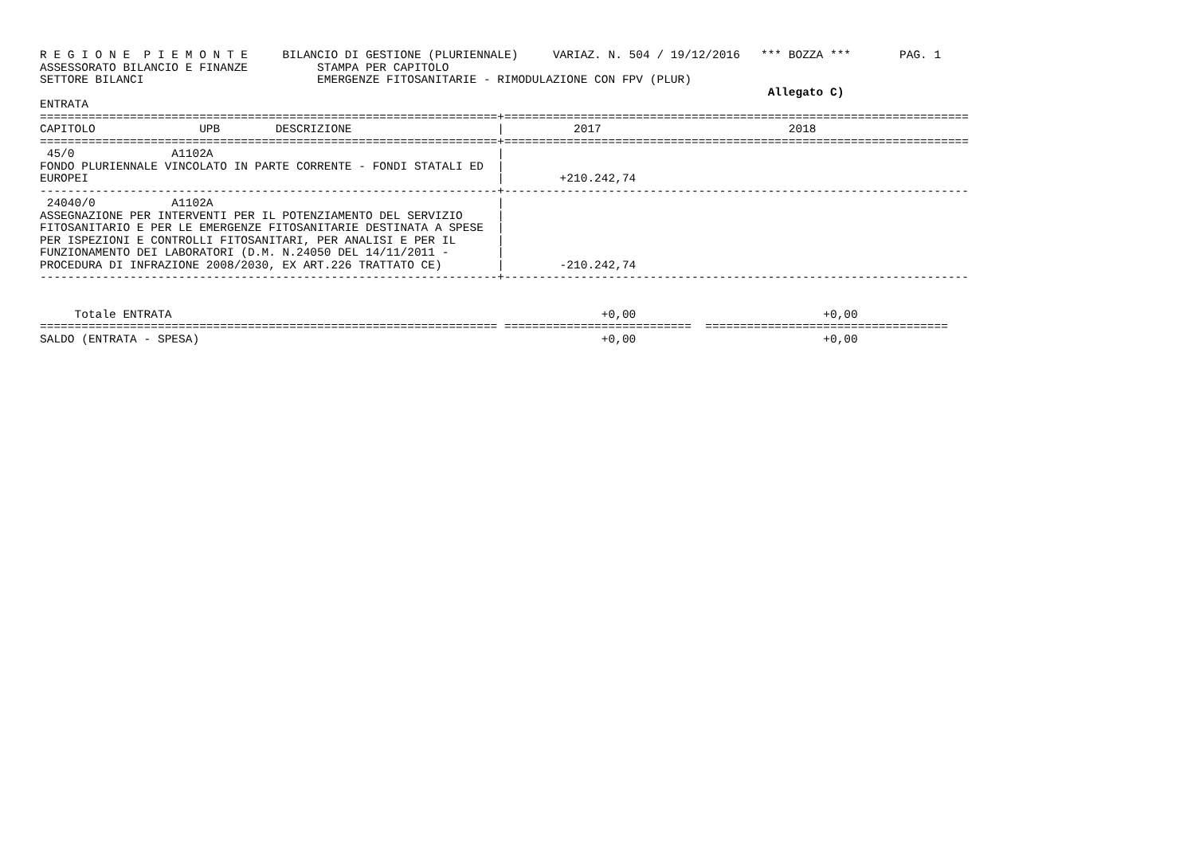R E G I O N E  P I E M O N T E     BILANCIO DI GESTIONE (PLURIENNALE)     VARIAZ. N. 504 / 19/12/2016   *** BOZZA ***       PAG. 1
ASSESSORATO BILANCIO E FINANZE          STAMPA PER CAPITOLO
SETTORE BILANCI                         EMERGENZE FITOSANITARIE - RIMODULAZIONE CON FPV (PLUR)
                                                                                                         Allegato C)
ENTRATA
==================================================================+===================================================================
CAPITOLO               UPB        DESCRIZIONE                     |          2017                           2018
==================================================================+===================================================================
 45/0              A1102A                                         |
FONDO PLURIENNALE VINCOLATO IN PARTE CORRENTE - FONDI STATALI ED  |
EUROPEI                                                           |        +210.242,74
------------------------------------------------------------------+-------------------------------------------------------------------
 24040/0           A1102A                                         |
ASSEGNAZIONE PER INTERVENTI PER IL POTENZIAMENTO DEL SERVIZIO     |
FITOSANITARIO E PER LE EMERGENZE FITOSANITARIE DESTINATA A SPESE  |
PER ISPEZIONI E CONTROLLI FITOSANITARI, PER ANALISI E PER IL      |
FUNZIONAMENTO DEI LABORATORI (D.M. N.24050 DEL 14/11/2011 -       |
PROCEDURA DI INFRAZIONE 2008/2030, EX ART.226 TRATTATO CE)        |        -210.242,74
------------------------------------------------------------------+-------------------------------------------------------------------


     Totale ENTRATA                                                              +0,00                           +0,00
================================================================== ===========================  ===================================
SALDO (ENTRATA - SPESA)                                                          +0,00                           +0,00